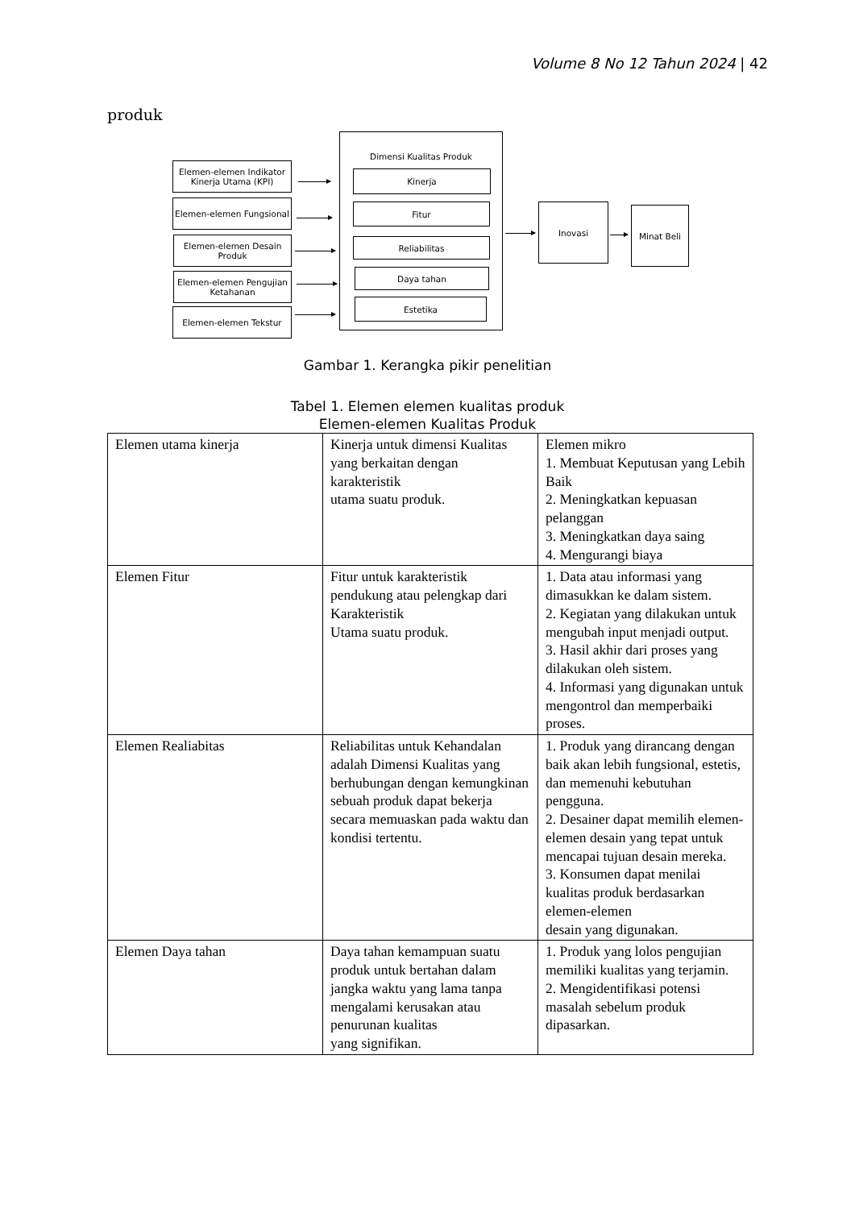Volume 8 No 12 Tahun 2024 | 42
produk
Dimensi Kualitas Produk
Kinerja
Fitur
Reliabilitas
Daya tahan
Estetika
Elemen-elemen Indikator Kinerja Utama (KPI)
Elemen-elemen Fungsional
Elemen-elemen Desain Produk
Elemen-elemen Pengujian Ketahanan
Elemen-elemen Tekstur
Inovasi Minat Beli
Gambar 1. Kerangka pikir penelitian
Tabel 1. Elemen elemen kualitas produk
Elemen-elemen Kualitas Produk
| Elemen utama kinerja | Kinerja untuk dimensi Kualitas yang berkaitan dengan karakteristik utama suatu produk. | Elemen mikro 1. Membuat Keputusan yang Lebih Baik 2. Meningkatkan kepuasan pelanggan 3. Meningkatkan daya saing 4. Mengurangi biaya |
| Elemen Fitur | Fitur untuk karakteristik pendukung atau pelengkap dari Karakteristik Utama suatu produk. | 1. Data atau informasi yang dimasukkan ke dalam sistem. 2. Kegiatan yang dilakukan untuk mengubah input menjadi output. 3. Hasil akhir dari proses yang dilakukan oleh sistem. 4. Informasi yang digunakan untuk mengontrol dan memperbaiki proses. |
| Elemen Realiabitas | Reliabilitas untuk Kehandalan adalah Dimensi Kualitas yang berhubungan dengan kemungkinan sebuah produk dapat bekerja secara memuaskan pada waktu dan kondisi tertentu. | 1. Produk yang dirancang dengan baik akan lebih fungsional, estetis, dan memenuhi kebutuhan pengguna. 2. Desainer dapat memilih elemen-elemen desain yang tepat untuk mencapai tujuan desain mereka. 3. Konsumen dapat menilai kualitas produk berdasarkan elemen-elemen desain yang digunakan. |
| Elemen Daya tahan | Daya tahan kemampuan suatu produk untuk bertahan dalam jangka waktu yang lama tanpa mengalami kerusakan atau penurunan kualitas yang signifikan. | 1. Produk yang lolos pengujian memiliki kualitas yang terjamin. 2. Mengidentifikasi potensi masalah sebelum produk dipasarkan. |